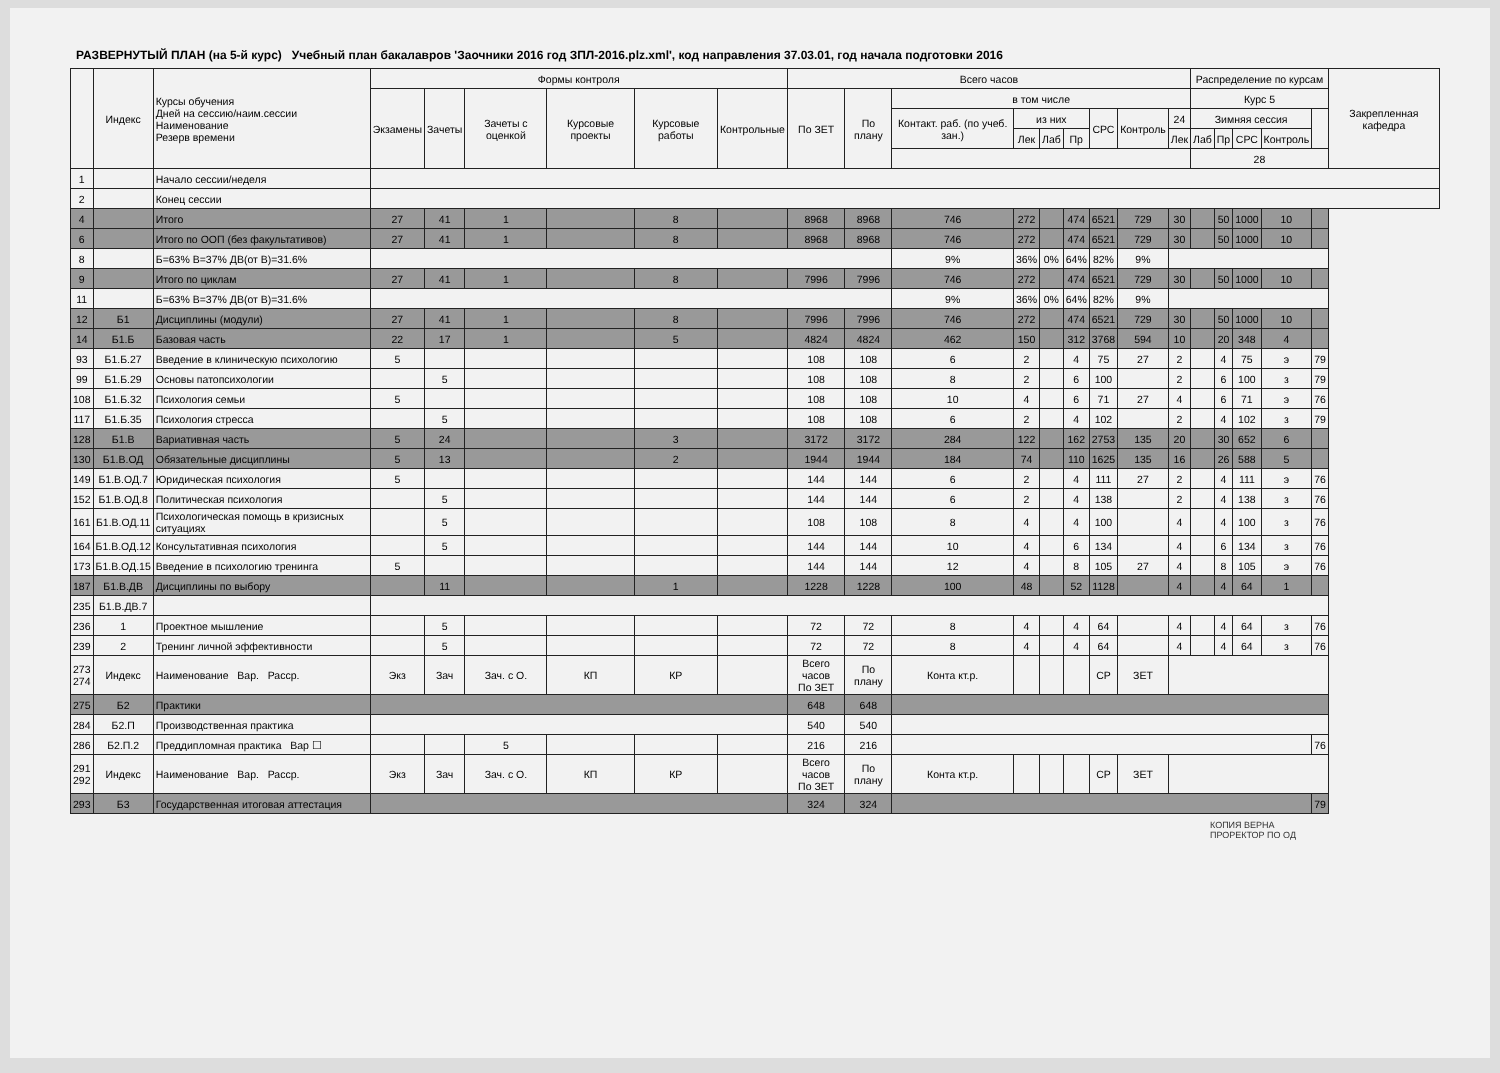РАЗВЕРНУТЫЙ ПЛАН (на 5-й курс) Учебный план бакалавров 'Заочники 2016 год ЗПЛ-2016.plz.xml', код направления 37.03.01, год начала подготовки 2016
| | Индекс | Курсы обучения Дней на сессию/наим.сессии Наименование Резерв времени | Формы контроля | | | | | | Всего часов | | | | | | | | | Распределение по курсам | | | | | Закрепленная кафедра |
| --- | --- | --- | --- | --- | --- | --- | --- | --- | --- | --- | --- | --- | --- | --- | --- | --- | --- | --- | --- | --- | --- | --- | --- |
| | | | Экзамены | Зачеты | Зачеты с оценкой | Курсовые проекты | Курсовые работы | Контрольные | По ЗЕТ | По плану | в том числе | | | | | | | Курс 5 | | | | | |
| | | | | | | | | | | | Контакт. раб. (по учеб. зан.) | из них | | | СРС | Контроль | 24 | Зимняя сессия | | | | | |
| | | | | | | | | | | | | Лек | Лаб | Пр | | | Лек | Лаб | Пр | СРС | Контроль | | |
| | | | | | | | | | | | | | | | | | | 28 | | | | | |
| 1 | | Начало сессии/неделя | | | | | | | | | | | | | | | | | | | | | |
| 2 | | Конец сессии | | | | | | | | | | | | | | | | | | | | | |
| 4 | | Итого | 27 | 41 | 1 | | 8 | | 8968 | 8968 | 746 | 272 | | 474 | 6521 | 729 | 30 | | 50 | 1000 | 10 | | |
| 6 | | Итого по ООП (без факультативов) | 27 | 41 | 1 | | 8 | | 8968 | 8968 | 746 | 272 | | 474 | 6521 | 729 | 30 | | 50 | 1000 | 10 | | |
| 8 | | Б=63% В=37% ДВ(от В)=31.6% | | | | | | | | | 9% | 36% | 0% | 64% | 82% | 9% | | | | | | | |
| 9 | | Итого по циклам | 27 | 41 | 1 | | 8 | | 7996 | 7996 | 746 | 272 | | 474 | 6521 | 729 | 30 | | 50 | 1000 | 10 | | |
| 11 | | Б=63% В=37% ДВ(от В)=31.6% | | | | | | | | | 9% | 36% | 0% | 64% | 82% | 9% | | | | | | | |
| 12 | Б1 | Дисциплины (модули) | 27 | 41 | 1 | | 8 | | 7996 | 7996 | 746 | 272 | | 474 | 6521 | 729 | 30 | | 50 | 1000 | 10 | | |
| 14 | Б1.Б | Базовая часть | 22 | 17 | 1 | | 5 | | 4824 | 4824 | 462 | 150 | | 312 | 3768 | 594 | 10 | | 20 | 348 | 4 | | |
| 93 | Б1.Б.27 | Введение в клиническую психологию | 5 | | | | | | 108 | 108 | 6 | 2 | | 4 | 75 | 27 | 2 | | 4 | 75 | э | 79 | |
| 99 | Б1.Б.29 | Основы патопсихологии | | 5 | | | | | 108 | 108 | 8 | 2 | | 6 | 100 | | 2 | | 6 | 100 | з | 79 | |
| 108 | Б1.Б.32 | Психология семьи | 5 | | | | | | 108 | 108 | 10 | 4 | | 6 | 71 | 27 | 4 | | 6 | 71 | э | 76 | |
| 117 | Б1.Б.35 | Психология стресса | | 5 | | | | | 108 | 108 | 6 | 2 | | 4 | 102 | | 2 | | 4 | 102 | з | 79 | |
| 128 | Б1.В | Вариативная часть | 5 | 24 | | | 3 | | 3172 | 3172 | 284 | 122 | | 162 | 2753 | 135 | 20 | | 30 | 652 | 6 | | |
| 130 | Б1.В.ОД | Обязательные дисциплины | 5 | 13 | | | 2 | | 1944 | 1944 | 184 | 74 | | 110 | 1625 | 135 | 16 | | 26 | 588 | 5 | | |
| 149 | Б1.В.ОД.7 | Юридическая психология | 5 | | | | | | 144 | 144 | 6 | 2 | | 4 | 111 | 27 | 2 | | 4 | 111 | э | 76 | |
| 152 | Б1.В.ОД.8 | Политическая психология | | 5 | | | | | 144 | 144 | 6 | 2 | | 4 | 138 | | 2 | | 4 | 138 | з | 76 | |
| 161 | Б1.В.ОД.11 | Психологическая помощь в кризисных ситуациях | | 5 | | | | | 108 | 108 | 8 | 4 | | 4 | 100 | | 4 | | 4 | 100 | з | 76 | |
| 164 | Б1.В.ОД.12 | Консультативная психология | | 5 | | | | | 144 | 144 | 10 | 4 | | 6 | 134 | | 4 | | 6 | 134 | з | 76 | |
| 173 | Б1.В.ОД.15 | Введение в психологию тренинга | 5 | | | | | | 144 | 144 | 12 | 4 | | 8 | 105 | 27 | 4 | | 8 | 105 | э | 76 | |
| 187 | Б1.В.ДВ | Дисциплины по выбору | | 11 | | | 1 | | 1228 | 1228 | 100 | 48 | | 52 | 1128 | | 4 | | 4 | 64 | 1 | | |
| 235 | Б1.В.ДВ.7 | | | | | | | | | | | | | | | | | | | | | | |
| 236 | 1 | Проектное мышление | | 5 | | | | | 72 | 72 | 8 | 4 | | 4 | 64 | | 4 | | 4 | 64 | з | 76 | |
| 239 | 2 | Тренинг личной эффективности | | 5 | | | | | 72 | 72 | 8 | 4 | | 4 | 64 | | 4 | | 4 | 64 | з | 76 | |
| 273 274 | Индекс | Наименование Вар. Расср. | Экз | Зач | Зач. с О. | КП | КР | | Всего часов По ЗЕТ | По плану | Конта кт.р. | | | | СР | ЗЕТ | | | | | | | |
| 275 | Б2 | Практики | | | | | | | 648 | 648 | | | | | | | | | | | | | |
| 284 | Б2.П | Производственная практика | | | | | | | 540 | 540 | | | | | | | | | | | | | |
| 286 | Б2.П.2 | Преддипломная практика Вар ☐ | | | 5 | | | | 216 | 216 | | | | | | | | | | | | 76 | |
| 291 292 | Индекс | Наименование Вар. Расср. | Экз | Зач | Зач. с О. | КП | КР | | Всего часов По ЗЕТ | По плану | Конта кт.р. | | | | СР | ЗЕТ | | | | | | | |
| 293 | Б3 | Государственная итоговая аттестация | | | | | | | 324 | 324 | | | | | | | | | | | | 79 | |
КОПИЯ ВЕРНА
ПРОРЕКТОР ПО ОД